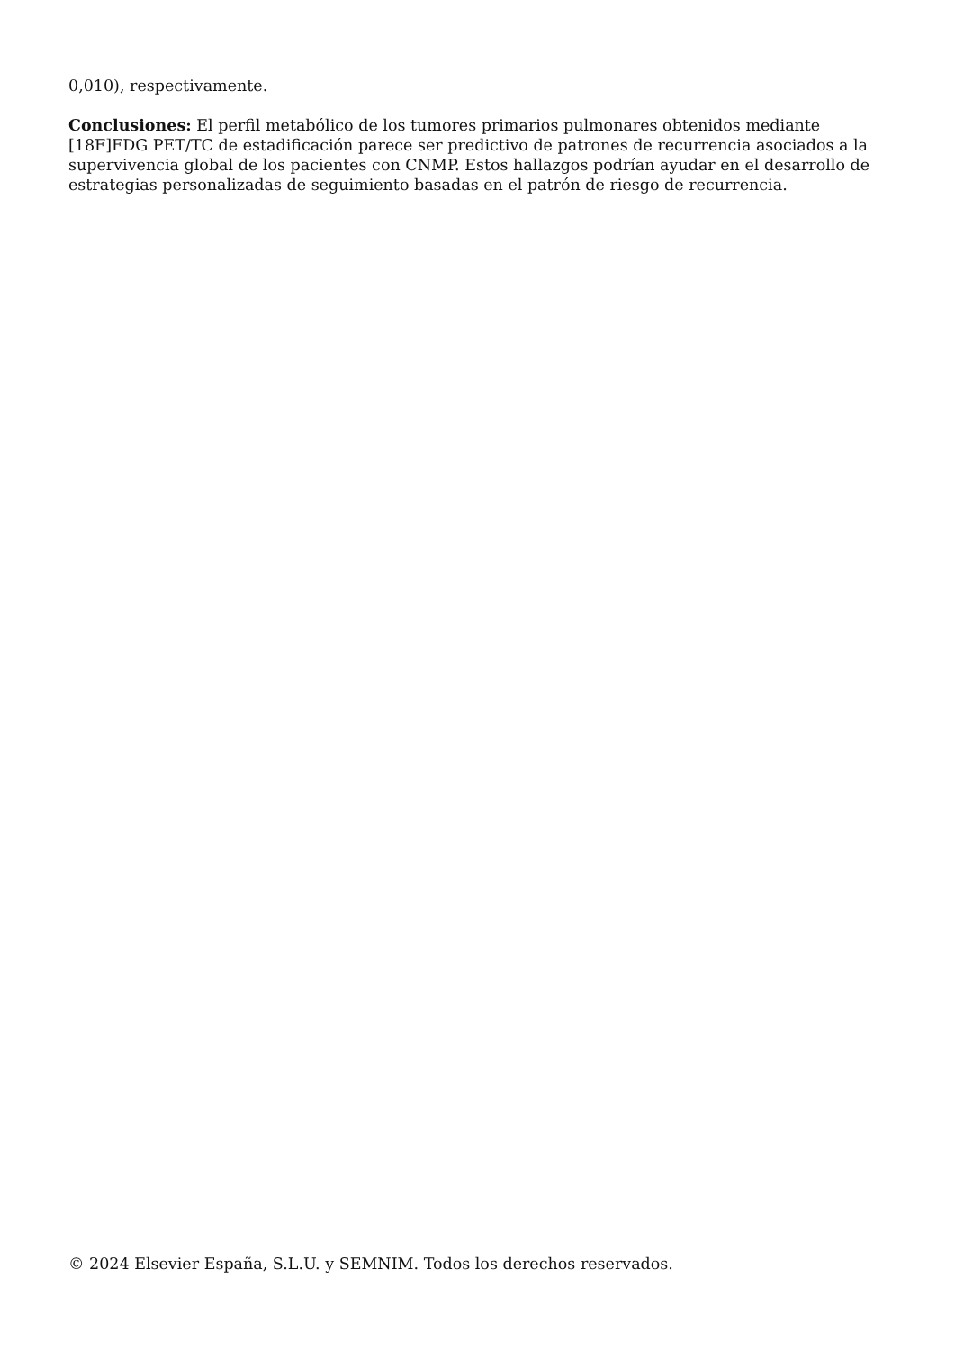0,010), respectivamente.
Conclusiones: El perfil metabólico de los tumores primarios pulmonares obtenidos mediante [18F]FDG PET/TC de estadificación parece ser predictivo de patrones de recurrencia asociados a la supervivencia global de los pacientes con CNMP. Estos hallazgos podrían ayudar en el desarrollo de estrategias personalizadas de seguimiento basadas en el patrón de riesgo de recurrencia.
© 2024 Elsevier España, S.L.U. y SEMNIM. Todos los derechos reservados.